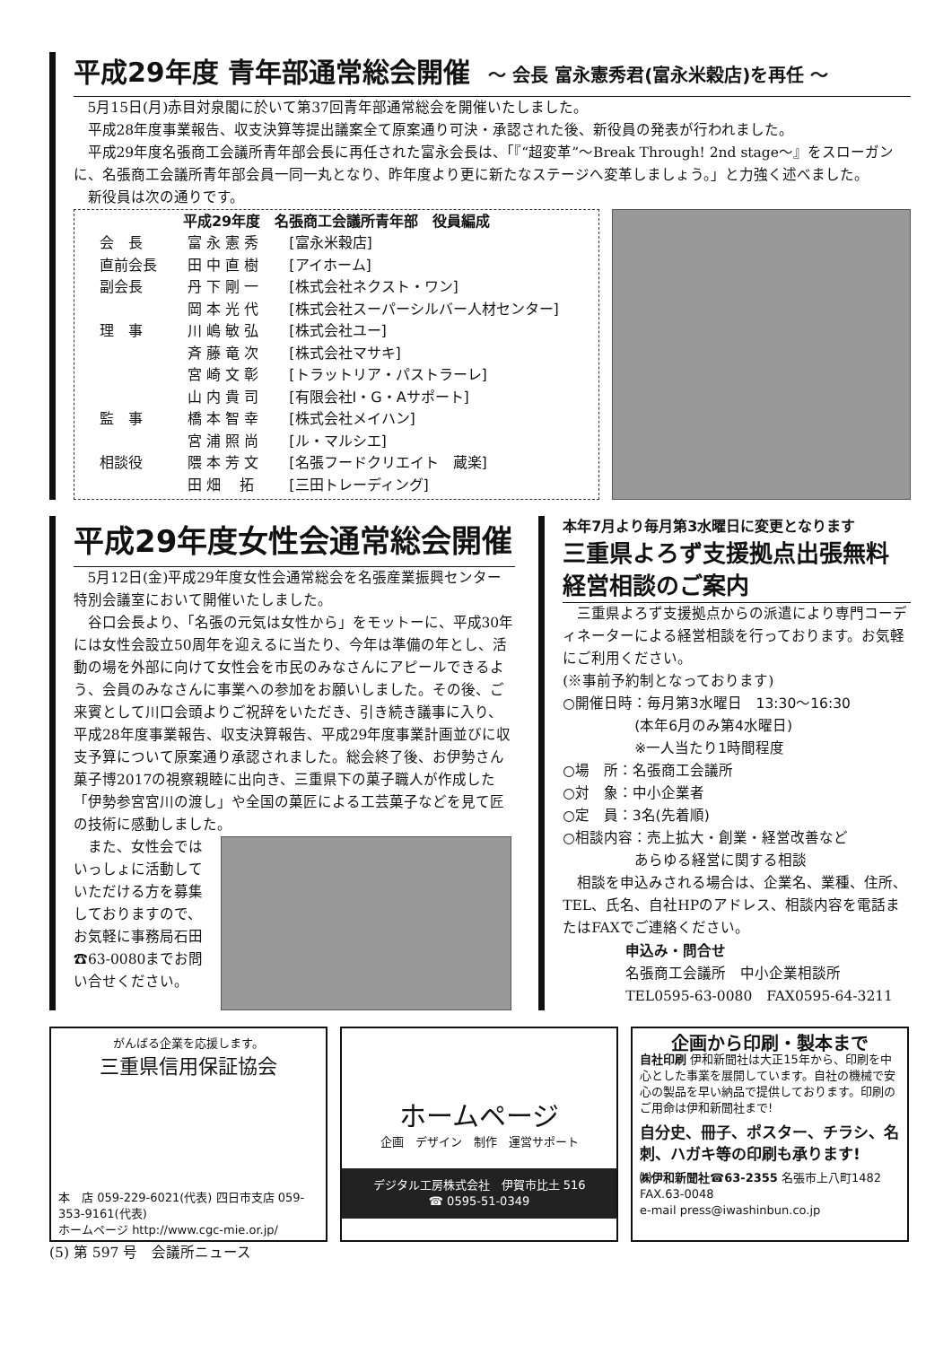平成29年度 青年部通常総会開催 ～ 会長 富永憲秀君(富永米穀店)を再任 ～
5月15日(月)赤目対泉閣に於いて第37回青年部通常総会を開催いたしました。
平成28年度事業報告、収支決算等提出議案全て原案通り可決・承認された後、新役員の発表が行われました。
平成29年度名張商工会議所青年部会長に再任された富永会長は、「『“超変革”～Break Through! 2nd stage～』をスローガンに、名張商工会議所青年部会員一同一丸となり、昨年度より更に新たなステージへ変革しましょう。」と力強く述べました。
新役員は次の通りです。
平成29年度　名張商工会議所青年部　役員編成
| 会 長 | 富 永 憲 秀 | [富永米穀店] |
| 直前会長 | 田 中 直 樹 | [アイホーム] |
| 副会長 | 丹 下 剛 一 | [株式会社ネクスト・ワン] |
| | 岡 本 光 代 | [株式会社スーパーシルバー人材センター] |
| 理 事 | 川 嶋 敏 弘 | [株式会社ユー] |
| | 斉 藤 竜 次 | [株式会社マサキ] |
| | 宮 崎 文 彰 | [トラットリア・パストラーレ] |
| | 山 内 貴 司 | [有限会社I・G・Aサポート] |
| 監 事 | 橋 本 智 幸 | [株式会社メイハン] |
| | 宮 浦 照 尚 | [ル・マルシエ] |
| 相談役 | 隈 本 芳 文 | [名張フードクリエイト 蔵楽] |
| | 田 畑 拓 | [三田トレーディング] |
平成29年度女性会通常総会開催
5月12日(金)平成29年度女性会通常総会を名張産業振興センター特別会議室において開催いたしました。
谷口会長より、「名張の元気は女性から」をモットーに、平成30年には女性会設立50周年を迎えるに当たり、今年は準備の年とし、活動の場を外部に向けて女性会を市民のみなさんにアピールできるよう、会員のみなさんに事業への参加をお願いしました。その後、ご来賓として川口会頭よりご祝辞をいただき、引き続き議事に入り、平成28年度事業報告、収支決算報告、平成29年度事業計画並びに収支予算について原案通り承認されました。総会終了後、お伊勢さん菓子博2017の視察親睦に出向き、三重県下の菓子職人が作成した「伊勢参宮宮川の渡し」や全国の菓匠による工芸菓子などを見て匠の技術に感動しました。
また、女性会ではいっしょに活動していただける方を募集しておりますので、お気軽に事務局石田☎63-0080までお問い合せください。
本年7月より毎月第3水曜日に変更となります
三重県よろず支援拠点出張無料経営相談のご案内
三重県よろず支援拠点からの派遣により専門コーディネーターによる経営相談を行っております。お気軽にご利用ください。
(※事前予約制となっております)
○開催日時：毎月第3水曜日　13:30～16:30
　　　　　(本年6月のみ第4水曜日)
　　　　　※一人当たり1時間程度
○場　所：名張商工会議所
○対　象：中小企業者
○定　員：3名(先着順)
○相談内容：売上拡大・創業・経営改善など
　　　　　あらゆる経営に関する相談
相談を申込みされる場合は、企業名、業種、住所、TEL、氏名、自社HPのアドレス、相談内容を電話またはFAXでご連絡ください。
申込み・問合せ
名張商工会議所　中小企業相談所
TEL0595-63-0080　FAX0595-64-3211
がんばる企業を応援します。
三重県信用保証協会
本　店 059-229-6021(代表) 四日市支店 059-353-9161(代表)
ホームページ http://www.cgc-mie.or.jp/
ホームページ
企画　デザイン　制作　運営サポート
デジタル工房株式会社　伊賀市比土 516
☎ 0595-51-0349
企画から印刷・製本まで
自社印刷 伊和新聞社は大正15年から、印刷を中心とした事業を展開しています。自社の機械で安心の製品を早い納品で提供しております。印刷のご用命は伊和新聞社まで!
自分史、冊子、ポスター、チラシ、名刺、ハガキ等の印刷も承ります!
㈱伊和新聞社☎63-2355 名張市上八町1482 FAX.63-0048
e-mail press@iwashinbun.co.jp
(5) 第 597 号　会議所ニュース